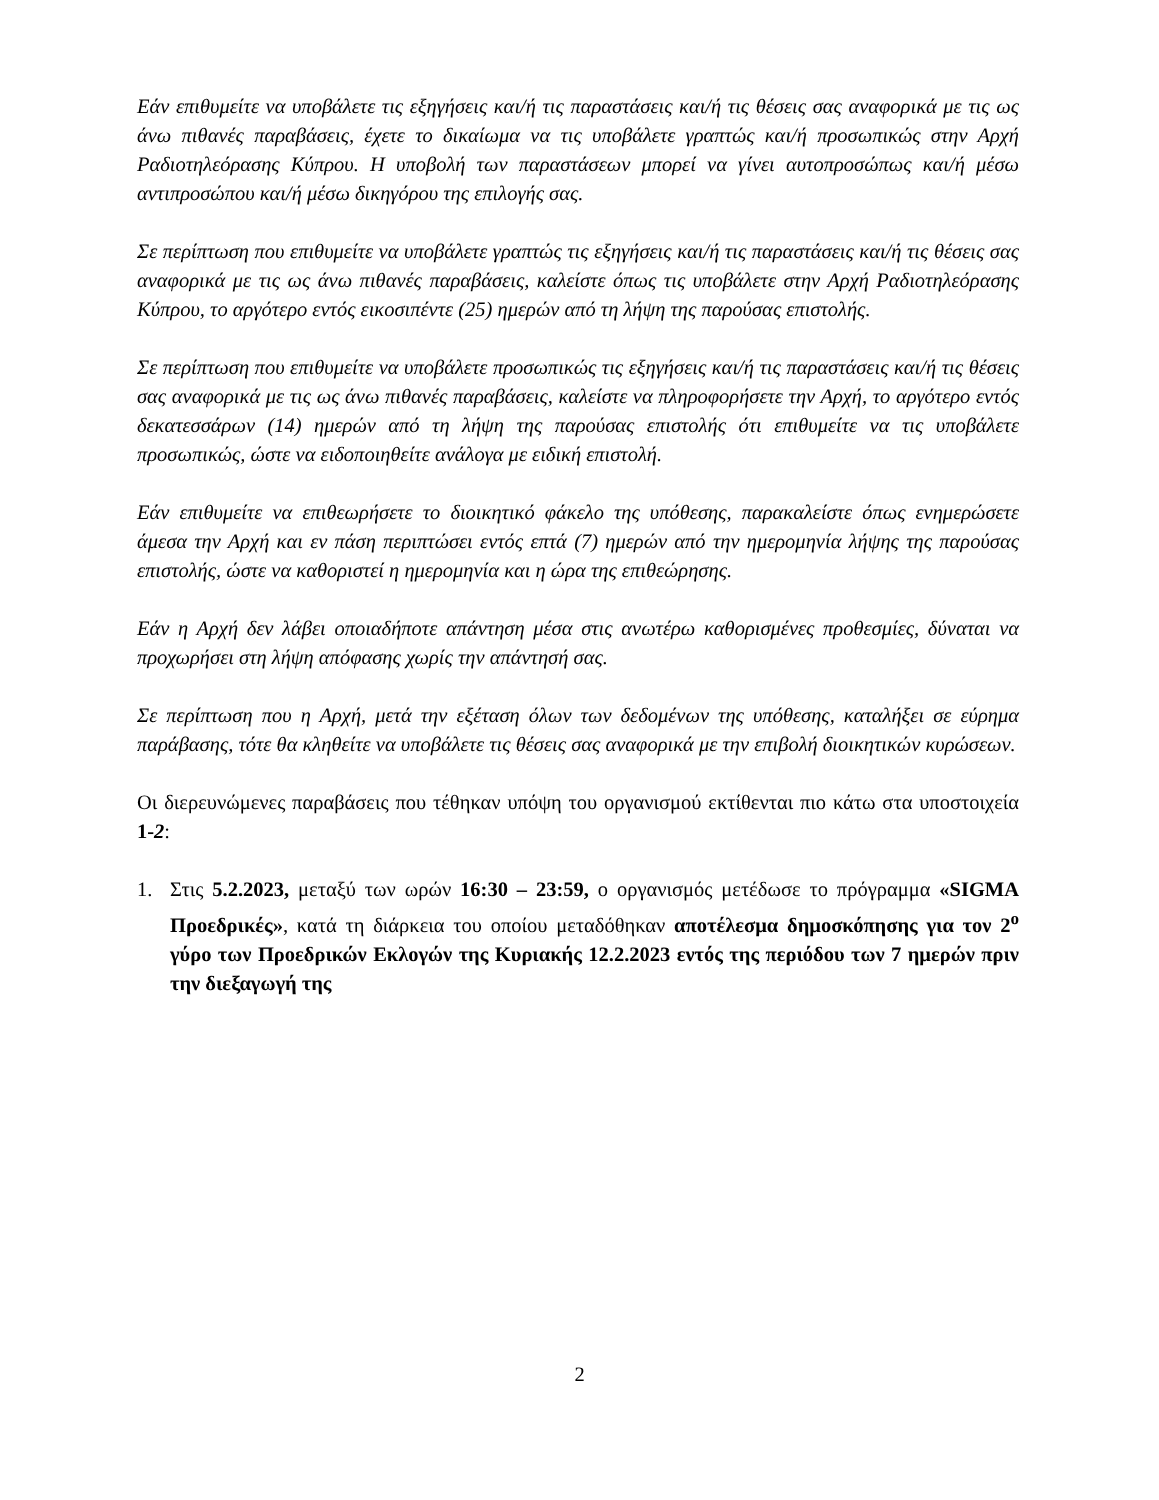Εάν επιθυμείτε να υποβάλετε τις εξηγήσεις και/ή τις παραστάσεις και/ή τις θέσεις σας αναφορικά με τις ως άνω πιθανές παραβάσεις, έχετε το δικαίωμα να τις υποβάλετε γραπτώς και/ή προσωπικώς στην Αρχή Ραδιοτηλεόρασης Κύπρου. Η υποβολή των παραστάσεων μπορεί να γίνει αυτοπροσώπως και/ή μέσω αντιπροσώπου και/ή μέσω δικηγόρου της επιλογής σας.
Σε περίπτωση που επιθυμείτε να υποβάλετε γραπτώς τις εξηγήσεις και/ή τις παραστάσεις και/ή τις θέσεις σας αναφορικά με τις ως άνω πιθανές παραβάσεις, καλείστε όπως τις υποβάλετε στην Αρχή Ραδιοτηλεόρασης Κύπρου, το αργότερο εντός εικοσιπέντε (25) ημερών από τη λήψη της παρούσας επιστολής.
Σε περίπτωση που επιθυμείτε να υποβάλετε προσωπικώς τις εξηγήσεις και/ή τις παραστάσεις και/ή τις θέσεις σας αναφορικά με τις ως άνω πιθανές παραβάσεις, καλείστε να πληροφορήσετε την Αρχή, το αργότερο εντός δεκατεσσάρων (14) ημερών από τη λήψη της παρούσας επιστολής ότι επιθυμείτε να τις υποβάλετε προσωπικώς, ώστε να ειδοποιηθείτε ανάλογα με ειδική επιστολή.
Εάν επιθυμείτε να επιθεωρήσετε το διοικητικό φάκελο της υπόθεσης, παρακαλείστε όπως ενημερώσετε άμεσα την Αρχή και εν πάση περιπτώσει εντός επτά (7) ημερών από την ημερομηνία λήψης της παρούσας επιστολής, ώστε να καθοριστεί η ημερομηνία και η ώρα της επιθεώρησης.
Εάν η Αρχή δεν λάβει οποιαδήποτε απάντηση μέσα στις ανωτέρω καθορισμένες προθεσμίες, δύναται να προχωρήσει στη λήψη απόφασης χωρίς την απάντησή σας.
Σε περίπτωση που η Αρχή, μετά την εξέταση όλων των δεδομένων της υπόθεσης, καταλήξει σε εύρημα παράβασης, τότε θα κληθείτε να υποβάλετε τις θέσεις σας αναφορικά με την επιβολή διοικητικών κυρώσεων.
Οι διερευνώμενες παραβάσεις που τέθηκαν υπόψη του οργανισμού εκτίθενται πιο κάτω στα υποστοιχεία 1-2:
1. Στις 5.2.2023, μεταξύ των ωρών 16:30 – 23:59, ο οργανισμός μετέδωσε το πρόγραμμα «SIGMA Προεδρικές», κατά τη διάρκεια του οποίου μεταδόθηκαν αποτέλεσμα δημοσκόπησης για τον 2<sup>ο</sup> γύρο των Προεδρικών Εκλογών της Κυριακής 12.2.2023 εντός της περιόδου των 7 ημερών πριν την διεξαγωγή της
2